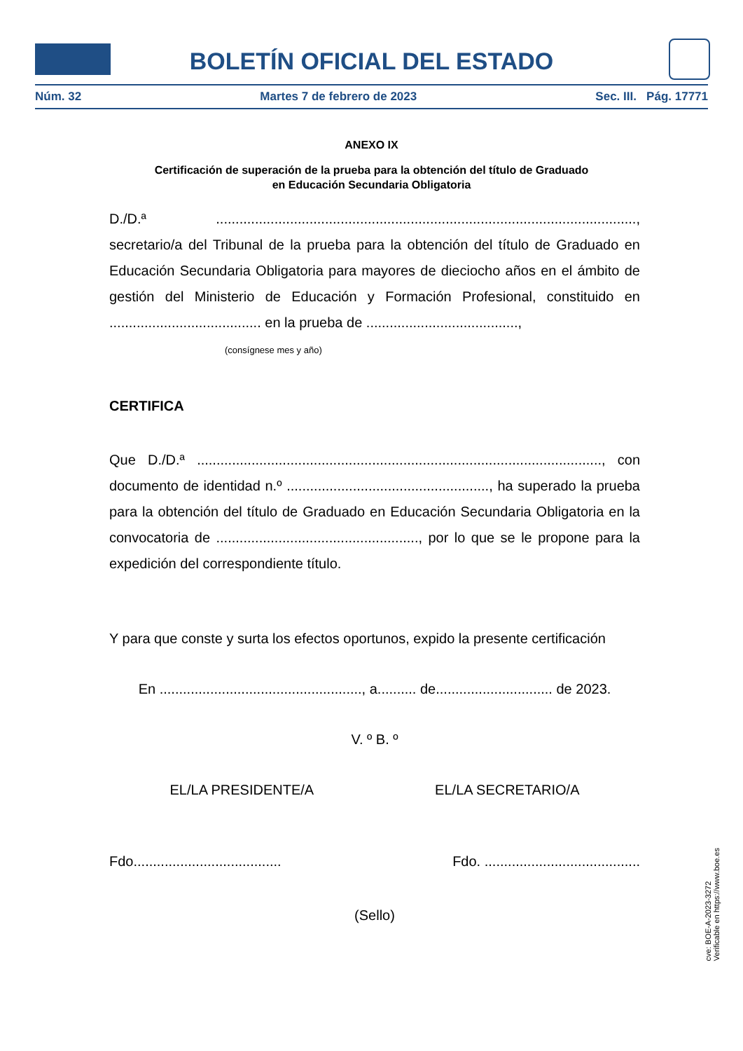BOLETÍN OFICIAL DEL ESTADO
Núm. 32 Martes 7 de febrero de 2023 Sec. III. Pág. 17771
ANEXO IX
Certificación de superación de la prueba para la obtención del título de Graduado
en Educación Secundaria Obligatoria
D./D.ª ............................................................................................................, secretario/a del Tribunal de la prueba para la obtención del título de Graduado en Educación Secundaria Obligatoria para mayores de dieciocho años en el ámbito de gestión del Ministerio de Educación y Formación Profesional, constituido en ....................................... en la prueba de .......................................,
(consígnese mes y año)
CERTIFICA
Que D./D.ª ........................................................................................................, con documento de identidad n.º ...................................................., ha superado la prueba para la obtención del título de Graduado en Educación Secundaria Obligatoria en la convocatoria de ...................................................., por lo que se le propone para la expedición del correspondiente título.
Y para que conste y surta los efectos oportunos, expido la presente certificación
En ...................................................., a.......... de.............................. de 2023.
V. º B. º
EL/LA PRESIDENTE/A EL/LA SECRETARIO/A
Fdo...................................... Fdo. ........................................
(Sello)
cve: BOE-A-2023-3272
Verificable en https://www.boe.es